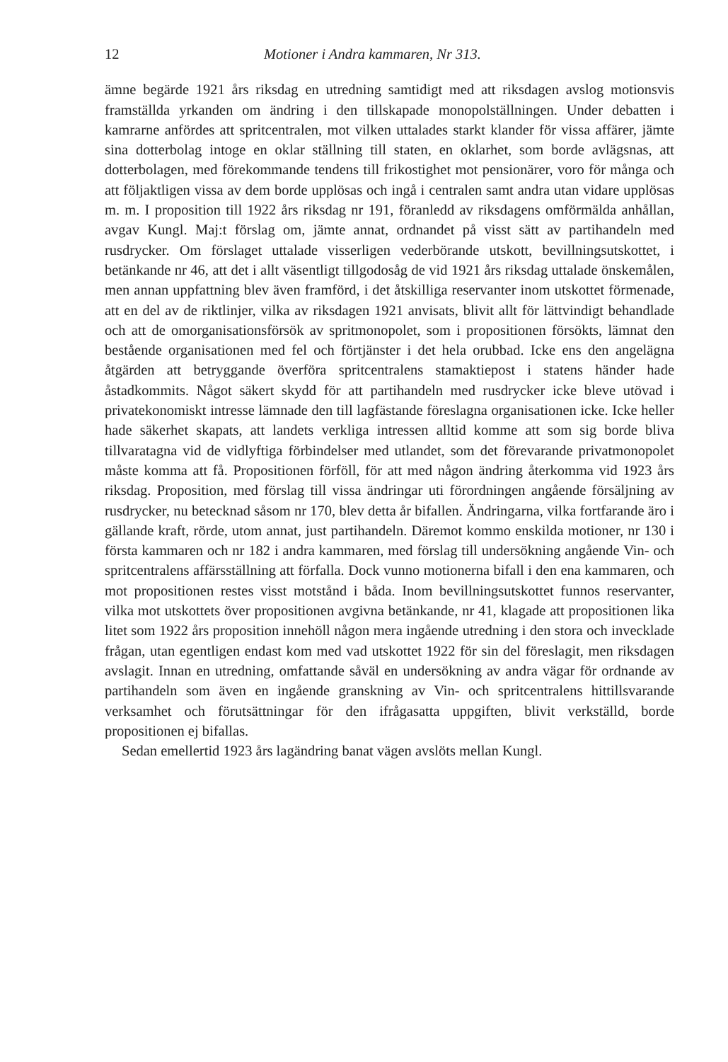12 Motioner i Andra kammaren, Nr 313.
ämne begärde 1921 års riksdag en utredning samtidigt med att riksdagen avslog motionsvis framställda yrkanden om ändring i den tillskapade monopolställningen. Under debatten i kamrarne anfördes att spritcentralen, mot vilken uttalades starkt klander för vissa affärer, jämte sina dotterbolag intoge en oklar ställning till staten, en oklarhet, som borde avlägsnas, att dotterbolagen, med förekommande tendens till frikostighet mot pensionärer, voro för många och att följaktligen vissa av dem borde upplösas och ingå i centralen samt andra utan vidare upplösas m. m. I proposition till 1922 års riksdag nr 191, föranledd av riksdagens omförmälda anhållan, avgav Kungl. Maj:t förslag om, jämte annat, ordnandet på visst sätt av partihandeln med rusdrycker. Om förslaget uttalade visserligen vederbörande utskott, bevillningsutskottet, i betänkande nr 46, att det i allt väsentligt tillgodosåg de vid 1921 års riksdag uttalade önskemålen, men annan uppfattning blev även framförd, i det åtskilliga reservanter inom utskottet förmenade, att en del av de riktlinjer, vilka av riksdagen 1921 anvisats, blivit allt för lättvindigt behandlade och att de omorganisationsförsök av spritmonopolet, som i propositionen försökts, lämnat den bestående organisationen med fel och förtjänster i det hela orubbad. Icke ens den angelägna åtgärden att betryggande överföra spritcentralens stamaktiepost i statens händer hade åstadkommits. Något säkert skydd för att partihandeln med rusdrycker icke bleve utövad i privatekonomiskt intresse lämnade den till lagfästande föreslagna organisationen icke. Icke heller hade säkerhet skapats, att landets verkliga intressen alltid komme att som sig borde bliva tillvaratagna vid de vidlyftiga förbindelser med utlandet, som det förevarande privatmonopolet måste komma att få. Propositionen förföll, för att med någon ändring återkomma vid 1923 års riksdag. Proposition, med förslag till vissa ändringar uti förordningen angående försäljning av rusdrycker, nu betecknad såsom nr 170, blev detta år bifallen. Ändringarna, vilka fortfarande äro i gällande kraft, rörde, utom annat, just partihandeln. Däremot kommo enskilda motioner, nr 130 i första kammaren och nr 182 i andra kammaren, med förslag till undersökning angående Vin- och spritcentralens affärsställning att förfalla. Dock vunno motionerna bifall i den ena kammaren, och mot propositionen restes visst motstånd i båda. Inom bevillningsutskottet funnos reservanter, vilka mot utskottets över propositionen avgivna betänkande, nr 41, klagade att propositionen lika litet som 1922 års proposition innehöll någon mera ingående utredning i den stora och invecklade frågan, utan egentligen endast kom med vad utskottet 1922 för sin del föreslagit, men riksdagen avslagit. Innan en utredning, omfattande såväl en undersökning av andra vägar för ordnande av partihandeln som även en ingående granskning av Vin- och spritcentralens hittillsvarande verksamhet och förutsättningar för den ifrågasatta uppgiften, blivit verkställd, borde propositionen ej bifallas.
Sedan emellertid 1923 års lagändring banat vägen avslöts mellan Kungl.